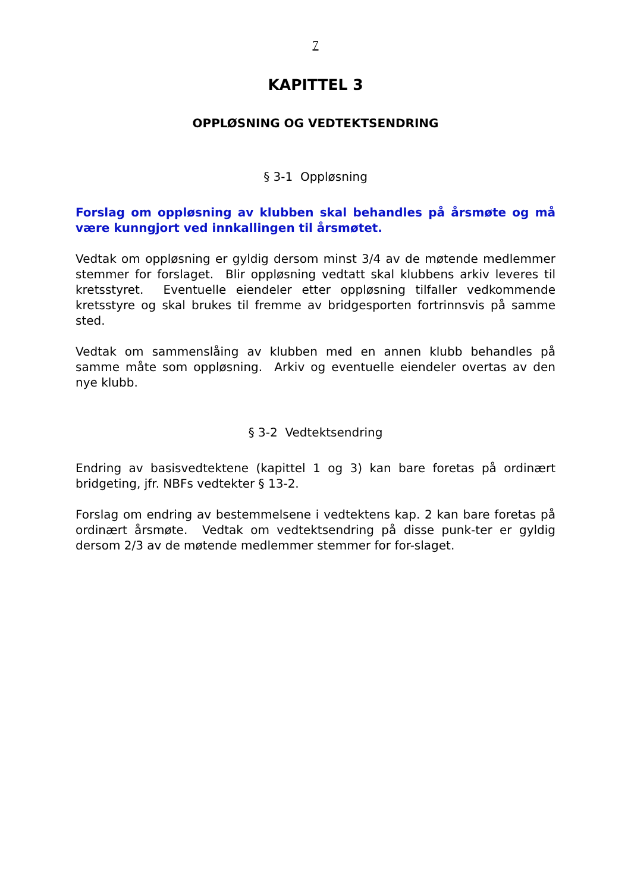7
KAPITTEL 3
OPPLØSNING OG VEDTEKTSENDRING
§ 3-1 Oppløsning
Forslag om oppløsning av klubben skal behandles på årsmøte og må være kunngjort ved innkallingen til årsmøtet.
Vedtak om oppløsning er gyldig dersom minst 3/4 av de møtende medlemmer stemmer for forslaget. Blir oppløsning vedtatt skal klubbens arkiv leveres til kretsstyret. Eventuelle eiendeler etter oppløsning tilfaller vedkommende kretsstyre og skal brukes til fremme av bridgesporten fortrinnsvis på samme sted.
Vedtak om sammenslåing av klubben med en annen klubb behandles på samme måte som oppløsning. Arkiv og eventuelle eiendeler overtas av den nye klubb.
§ 3-2 Vedtektsendring
Endring av basisvedtektene (kapittel 1 og 3) kan bare foretas på ordinært bridgeting, jfr. NBFs vedtekter § 13-2.
Forslag om endring av bestemmelsene i vedtektens kap. 2 kan bare foretas på ordinært årsmøte. Vedtak om vedtektsendring på disse punk-ter er gyldig dersom 2/3 av de møtende medlemmer stemmer for for-slaget.